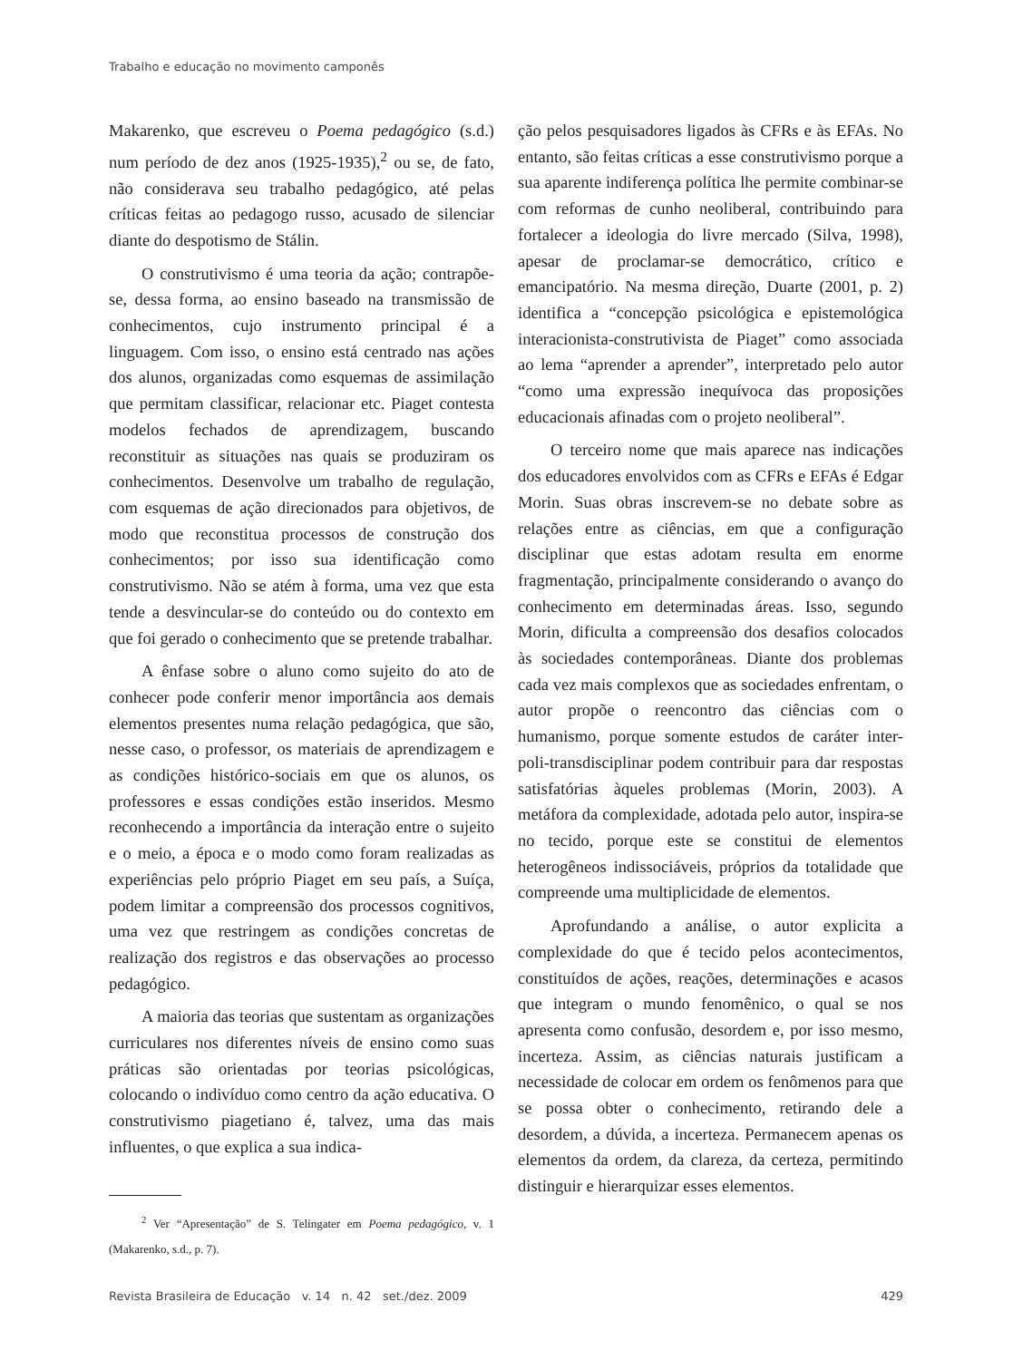Trabalho e educação no movimento camponês
Makarenko, que escreveu o Poema pedagógico (s.d.) num período de dez anos (1925-1935),<sup>2</sup> ou se, de fato, não considerava seu trabalho pedagógico, até pelas críticas feitas ao pedagogo russo, acusado de silenciar diante do despotismo de Stálin.
O construtivismo é uma teoria da ação; contrapõe-se, dessa forma, ao ensino baseado na transmissão de conhecimentos, cujo instrumento principal é a linguagem. Com isso, o ensino está centrado nas ações dos alunos, organizadas como esquemas de assimilação que permitam classificar, relacionar etc. Piaget contesta modelos fechados de aprendizagem, buscando reconstituir as situações nas quais se produziram os conhecimentos. Desenvolve um trabalho de regulação, com esquemas de ação direcionados para objetivos, de modo que reconstitua processos de construção dos conhecimentos; por isso sua identificação como construtivismo. Não se atém à forma, uma vez que esta tende a desvincular-se do conteúdo ou do contexto em que foi gerado o conhecimento que se pretende trabalhar.
A ênfase sobre o aluno como sujeito do ato de conhecer pode conferir menor importância aos demais elementos presentes numa relação pedagógica, que são, nesse caso, o professor, os materiais de aprendizagem e as condições histórico-sociais em que os alunos, os professores e essas condições estão inseridos. Mesmo reconhecendo a importância da interação entre o sujeito e o meio, a época e o modo como foram realizadas as experiências pelo próprio Piaget em seu país, a Suíça, podem limitar a compreensão dos processos cognitivos, uma vez que restringem as condições concretas de realização dos registros e das observações ao processo pedagógico.
A maioria das teorias que sustentam as organizações curriculares nos diferentes níveis de ensino como suas práticas são orientadas por teorias psicológicas, colocando o indivíduo como centro da ação educativa. O construtivismo piagetiano é, talvez, uma das mais influentes, o que explica a sua indica-
<sup>2</sup> Ver “Apresentação” de S. Telingater em Poema pedagógico, v. 1 (Makarenko, s.d., p. 7).
ção pelos pesquisadores ligados às CFRs e às EFAs. No entanto, são feitas críticas a esse construtivismo porque a sua aparente indiferença política lhe permite combinar-se com reformas de cunho neoliberal, contribuindo para fortalecer a ideologia do livre mercado (Silva, 1998), apesar de proclamar-se democrático, crítico e emancipatório. Na mesma direção, Duarte (2001, p. 2) identifica a “concepção psicológica e epistemológica interacionista-construtivista de Piaget” como associada ao lema “aprender a aprender”, interpretado pelo autor “como uma expressão inequívoca das proposições educacionais afinadas com o projeto neoliberal”.
O terceiro nome que mais aparece nas indicações dos educadores envolvidos com as CFRs e EFAs é Edgar Morin. Suas obras inscrevem-se no debate sobre as relações entre as ciências, em que a configuração disciplinar que estas adotam resulta em enorme fragmentação, principalmente considerando o avanço do conhecimento em determinadas áreas. Isso, segundo Morin, dificulta a compreensão dos desafios colocados às sociedades contemporâneas. Diante dos problemas cada vez mais complexos que as sociedades enfrentam, o autor propõe o reencontro das ciências com o humanismo, porque somente estudos de caráter inter-poli-transdisciplinar podem contribuir para dar respostas satisfatórias àqueles problemas (Morin, 2003). A metáfora da complexidade, adotada pelo autor, inspira-se no tecido, porque este se constitui de elementos heterogêneos indissociáveis, próprios da totalidade que compreende uma multiplicidade de elementos.
Aprofundando a análise, o autor explicita a complexidade do que é tecido pelos acontecimentos, constituídos de ações, reações, determinações e acasos que integram o mundo fenomênico, o qual se nos apresenta como confusão, desordem e, por isso mesmo, incerteza. Assim, as ciências naturais justificam a necessidade de colocar em ordem os fenômenos para que se possa obter o conhecimento, retirando dele a desordem, a dúvida, a incerteza. Permanecem apenas os elementos da ordem, da clareza, da certeza, permitindo distinguir e hierarquizar esses elementos.
Revista Brasileira de Educação v. 14 n. 42 set./dez. 2009 429